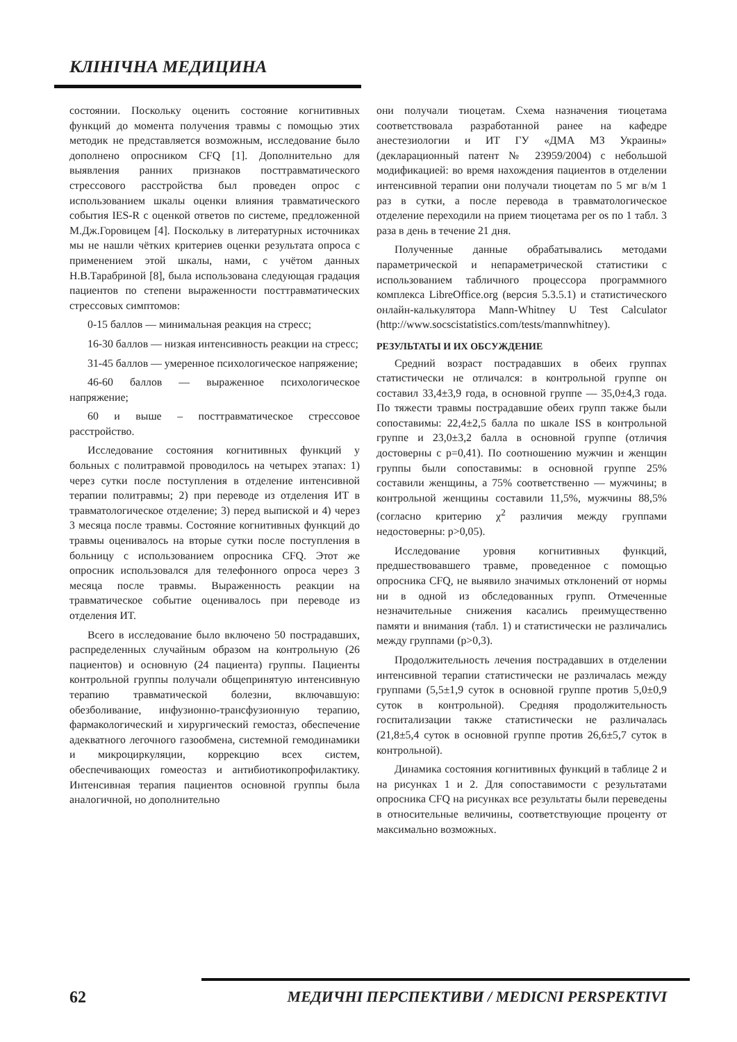КЛІНІЧНА МЕДИЦИНА
состоянии. Поскольку оценить состояние когнитивных функций до момента получения травмы с помощью этих методик не представляется возможным, исследование было дополнено опросником CFQ [1]. Дополнительно для выявления ранних признаков посттравматического стрессового расстройства был проведен опрос с использованием шкалы оценки влияния травматического события IES-R с оценкой ответов по системе, предложенной М.Дж.Горовицем [4]. Поскольку в литературных источниках мы не нашли чётких критериев оценки результата опроса с применением этой шкалы, нами, с учётом данных Н.В.Тарабриной [8], была использована следующая градация пациентов по степени выраженности посттравматических стрессовых симптомов:
0-15 баллов — минимальная реакция на стресс;
16-30 баллов — низкая интенсивность реакции на стресс;
31-45 баллов — умеренное психологическое напряжение;
46-60 баллов — выраженное психологическое напряжение;
60 и выше – посттравматическое стрессовое расстройство.
Исследование состояния когнитивных функций у больных с политравмой проводилось на четырех этапах: 1) через сутки после поступления в отделение интенсивной терапии политравмы; 2) при переводе из отделения ИТ в травматологическое отделение; 3) перед выпиской и 4) через 3 месяца после травмы. Состояние когнитивных функций до травмы оценивалось на вторые сутки после поступления в больницу с использованием опросника CFQ. Этот же опросник использовался для телефонного опроса через 3 месяца после травмы. Выраженность реакции на травматическое событие оценивалось при переводе из отделения ИТ.
Всего в исследование было включено 50 пострадавших, распределенных случайным образом на контрольную (26 пациентов) и основную (24 пациента) группы. Пациенты контрольной группы получали общепринятую интенсивную терапию травматической болезни, включавшую: обезболивание, инфузионно-трансфузионную терапию, фармакологический и хирургический гемостаз, обеспечение адекватного легочного газообмена, системной гемодинамики и микроциркуляции, коррекцию всех систем, обеспечивающих гомеостаз и антибиотикопрофилактику. Интенсивная терапия пациентов основной группы была аналогичной, но дополнительно
они получали тиоцетам. Схема назначения тиоцетама соответствовала разработанной ранее на кафедре анестезиологии и ИТ ГУ «ДМА МЗ Украины» (декларационный патент № 23959/2004) с небольшой модификацией: во время нахождения пациентов в отделении интенсивной терапии они получали тиоцетам по 5 мг в/м 1 раз в сутки, а после перевода в травматологическое отделение переходили на прием тиоцетама per os по 1 табл. 3 раза в день в течение 21 дня.
Полученные данные обрабатывались методами параметрической и непараметрической статистики с использованием табличного процессора программного комплекса LibreOffice.org (версия 5.3.5.1) и статистического онлайн-калькулятора Mann-Whitney U Test Calculator (http://www.socscistatistics.com/tests/mannwhitney).
РЕЗУЛЬТАТЫ И ИХ ОБСУЖДЕНИЕ
Средний возраст пострадавших в обеих группах статистически не отличался: в контрольной группе он составил 33,4±3,9 года, в основной группе — 35,0±4,3 года. По тяжести травмы пострадавшие обеих групп также были сопоставимы: 22,4±2,5 балла по шкале ISS в контрольной группе и 23,0±3,2 балла в основной группе (отличия достоверны с p=0,41). По соотношению мужчин и женщин группы были сопоставимы: в основной группе 25% составили женщины, а 75% соответственно — мужчины; в контрольной женщины составили 11,5%, мужчины 88,5% (согласно критерию χ<sup>2</sup> различия между группами недостоверны: p>0,05).
Исследование уровня когнитивных функций, предшествовавшего травме, проведенное с помощью опросника CFQ, не выявило значимых отклонений от нормы ни в одной из обследованных групп. Отмеченные незначительные снижения касались преимущественно памяти и внимания (табл. 1) и статистически не различались между группами (p>0,3).
Продолжительность лечения пострадавших в отделении интенсивной терапии статистически не различалась между группами (5,5±1,9 суток в основной группе против 5,0±0,9 суток в контрольной). Средняя продолжительность госпитализации также статистически не различалась (21,8±5,4 суток в основной группе против 26,6±5,7 суток в контрольной).
Динамика состояния когнитивных функций в таблице 2 и на рисунках 1 и 2. Для сопоставимости с результатами опросника CFQ на рисунках все результаты были переведены в относительные величины, соответствующие проценту от максимально возможных.
62 МЕДИЧНІ ПЕРСПЕКТИВИ / MEDICNI PERSPEKTIVI